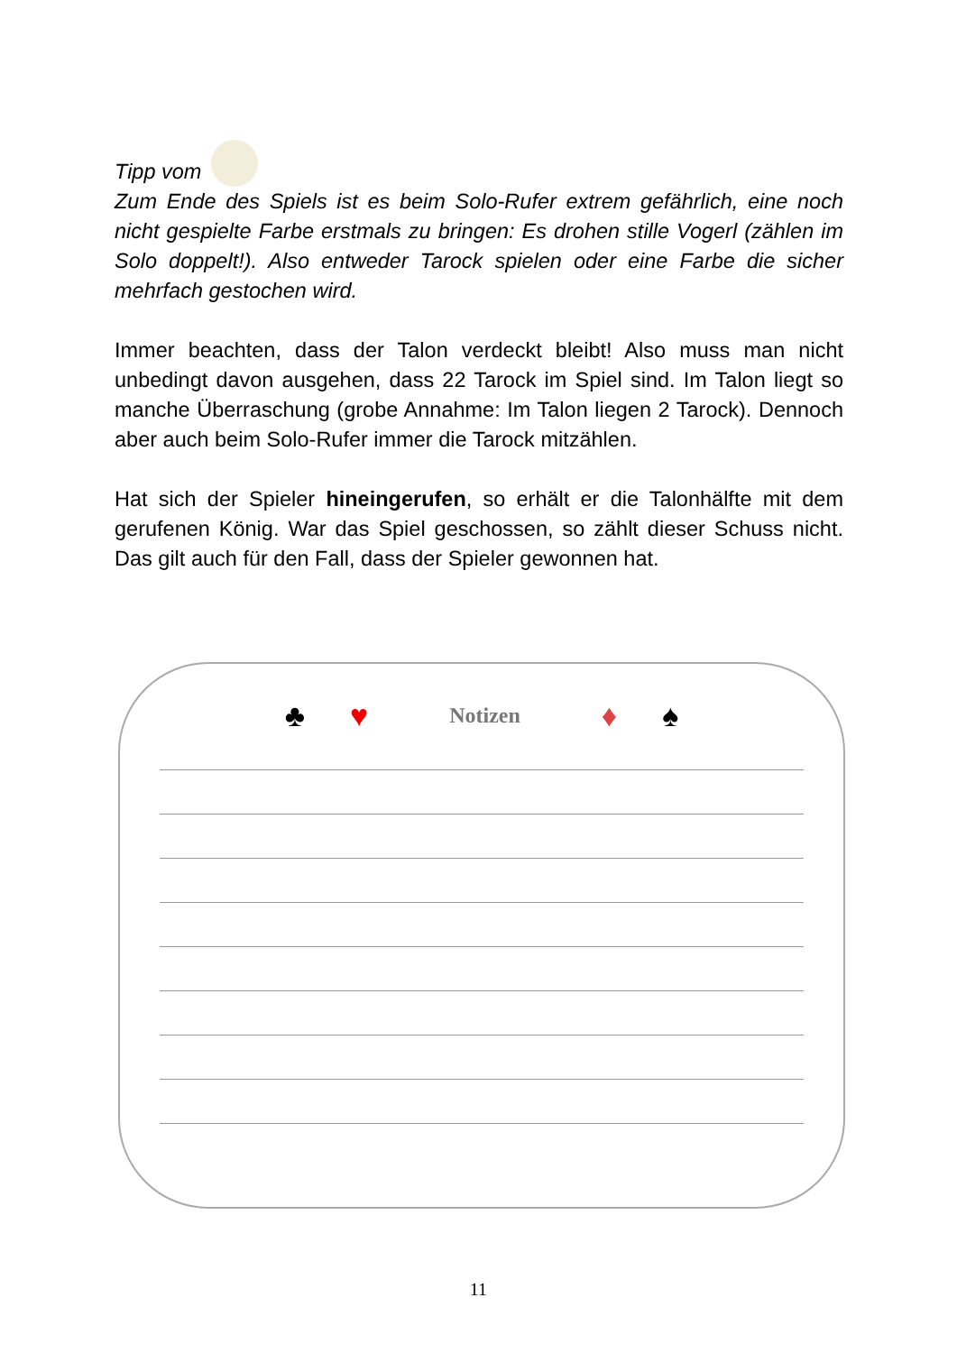Tipp vom
Zum Ende des Spiels ist es beim Solo-Rufer extrem gefährlich, eine noch nicht gespielte Farbe erstmals zu bringen: Es drohen stille Vogerl (zählen im Solo doppelt!). Also entweder Tarock spielen oder eine Farbe die sicher mehrfach gestochen wird.
Immer beachten, dass der Talon verdeckt bleibt! Also muss man nicht unbedingt davon ausgehen, dass 22 Tarock im Spiel sind. Im Talon liegt so manche Überraschung (grobe Annahme: Im Talon liegen 2 Tarock). Dennoch aber auch beim Solo-Rufer immer die Tarock mitzählen.
Hat sich der Spieler hineingerufen, so erhält er die Talonhälfte mit dem gerufenen König. War das Spiel geschossen, so zählt dieser Schuss nicht. Das gilt auch für den Fall, dass der Spieler gewonnen hat.
♣ ♥ Notizen ♦ ♠
11